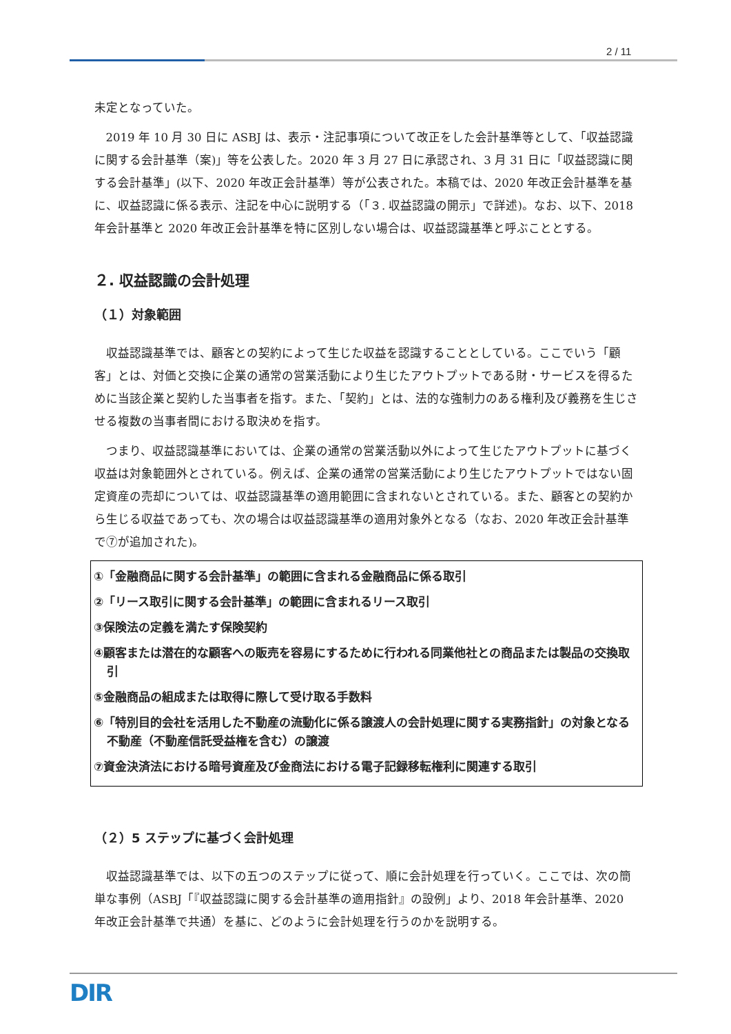2 / 11
未定となっていた。
2019 年 10 月 30 日に ASBJ は、表示・注記事項について改正をした会計基準等として、「収益認識に関する会計基準（案)」等を公表した。2020 年 3 月 27 日に承認され、3 月 31 日に「収益認識に関する会計基準」(以下、2020 年改正会計基準）等が公表された。本稿では、2020 年改正会計基準を基に、収益認識に係る表示、注記を中心に説明する（「３. 収益認識の開示」で詳述)。なお、以下、2018 年会計基準と 2020 年改正会計基準を特に区別しない場合は、収益認識基準と呼ぶこととする。
２. 収益認識の会計処理
（１）対象範囲
収益認識基準では、顧客との契約によって生じた収益を認識することとしている。ここでいう「顧客」とは、対価と交換に企業の通常の営業活動により生じたアウトプットである財・サービスを得るために当該企業と契約した当事者を指す。また、「契約」とは、法的な強制力のある権利及び義務を生じさせる複数の当事者間における取決めを指す。
つまり、収益認識基準においては、企業の通常の営業活動以外によって生じたアウトプットに基づく収益は対象範囲外とされている。例えば、企業の通常の営業活動により生じたアウトプットではない固定資産の売却については、収益認識基準の適用範囲に含まれないとされている。また、顧客との契約から生じる収益であっても、次の場合は収益認識基準の適用対象外となる（なお、2020 年改正会計基準で⑦が追加された)。
①「金融商品に関する会計基準」の範囲に含まれる金融商品に係る取引
②「リース取引に関する会計基準」の範囲に含まれるリース取引
③保険法の定義を満たす保険契約
④顧客または潜在的な顧客への販売を容易にするために行われる同業他社との商品または製品の交換取引
⑤金融商品の組成または取得に際して受け取る手数料
⑥「特別目的会社を活用した不動産の流動化に係る譲渡人の会計処理に関する実務指針」の対象となる不動産（不動産信託受益権を含む）の譲渡
⑦資金決済法における暗号資産及び金商法における電子記録移転権利に関連する取引
（２）5 ステップに基づく会計処理
収益認識基準では、以下の五つのステップに従って、順に会計処理を行っていく。ここでは、次の簡単な事例（ASBJ「『収益認識に関する会計基準の適用指針』の設例」より、2018 年会計基準、2020 年改正会計基準で共通）を基に、どのように会計処理を行うのかを説明する。
DIR